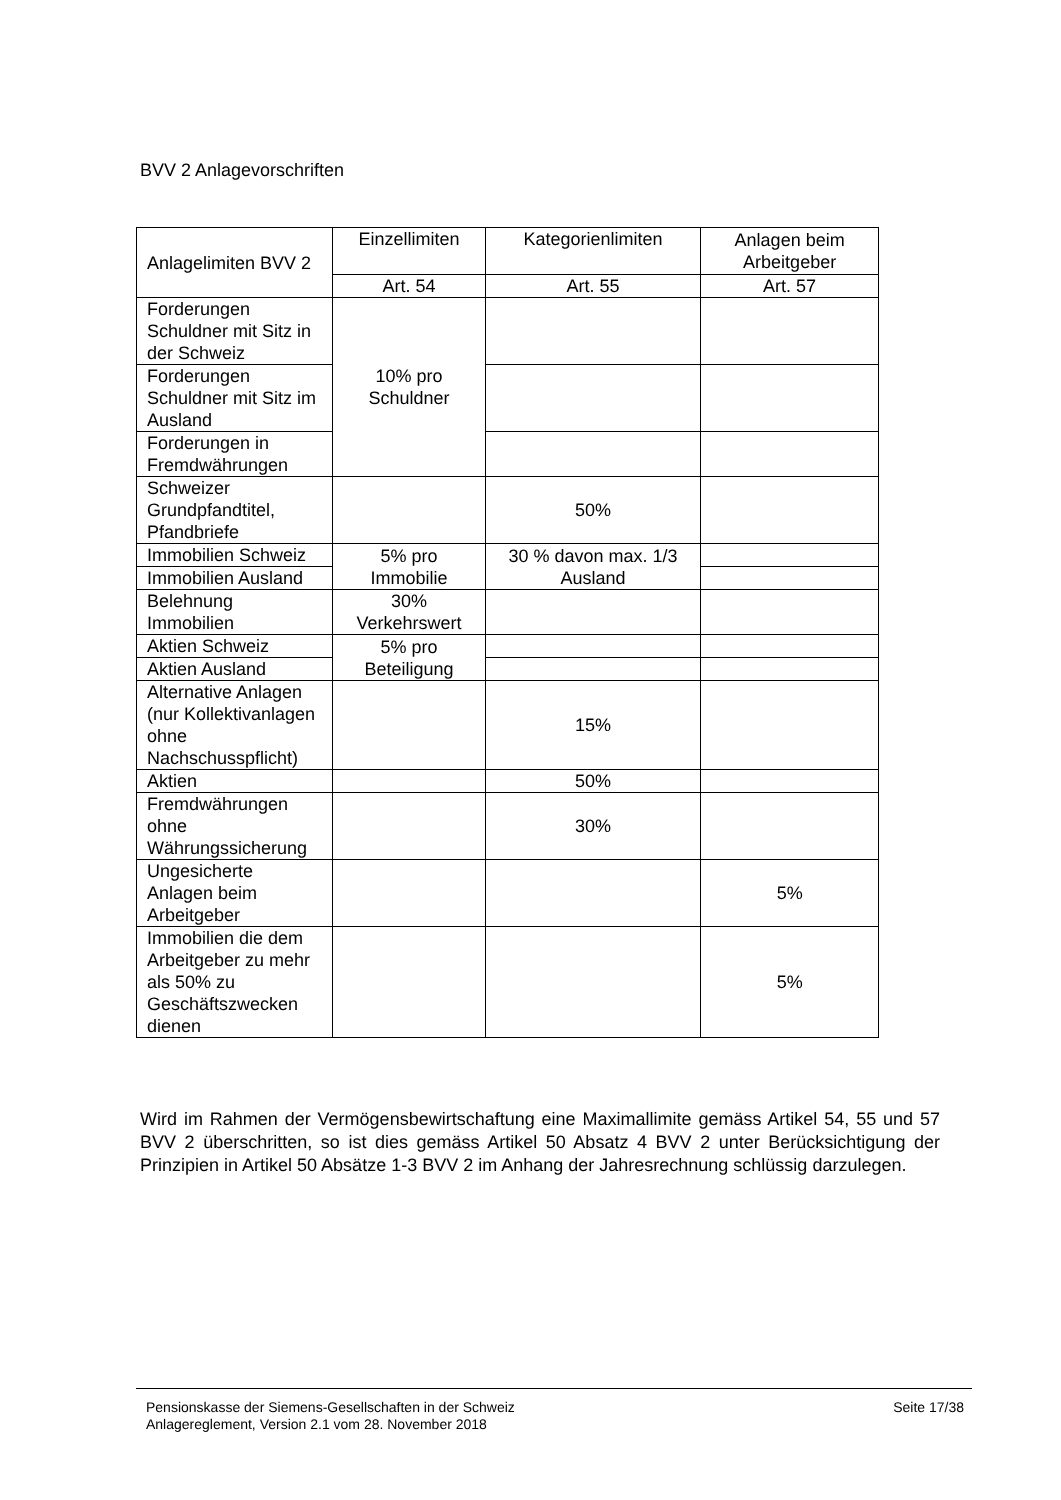BVV 2 Anlagevorschriften
| Anlagelimiten BVV 2 | Einzellimiten | Kategorienlimiten | Anlagen beim Arbeitgeber |
| --- | --- | --- | --- |
| | Art. 54 | Art. 55 | Art. 57 |
| Forderungen Schuldner mit Sitz in der Schweiz | 10% pro Schuldner | | |
| Forderungen Schuldner mit Sitz im Ausland | | | |
| Forderungen in Fremdwährungen | | | |
| Schweizer Grundpfandtitel, Pfandbriefe | | 50% | |
| Immobilien Schweiz | 5% pro Immobilie | 30 % davon max. 1/3 Ausland | |
| Immobilien Ausland | | | |
| Belehnung Immobilien | 30% Verkehrswert | | |
| Aktien Schweiz | 5% pro Beteiligung | | |
| Aktien Ausland | | | |
| Alternative Anlagen (nur Kollektivanlagen ohne Nachschusspflicht) | | 15% | |
| Aktien | | 50% | |
| Fremdwährungen ohne Währungssicherung | | 30% | |
| Ungesicherte Anlagen beim Arbeitgeber | | | 5% |
| Immobilien die dem Arbeitgeber zu mehr als 50% zu Geschäftszwecken dienen | | | 5% |
Wird im Rahmen der Vermögensbewirtschaftung eine Maximallimite gemäss Artikel 54, 55 und 57 BVV 2 überschritten, so ist dies gemäss Artikel 50 Absatz 4 BVV 2 unter Berücksichtigung der Prinzipien in Artikel 50 Absätze 1-3 BVV 2 im Anhang der Jahresrechnung schlüssig darzulegen.
Pensionskasse der Siemens-Gesellschaften in der Schweiz
Anlagereglement, Version 2.1 vom 28. November 2018
Seite 17/38